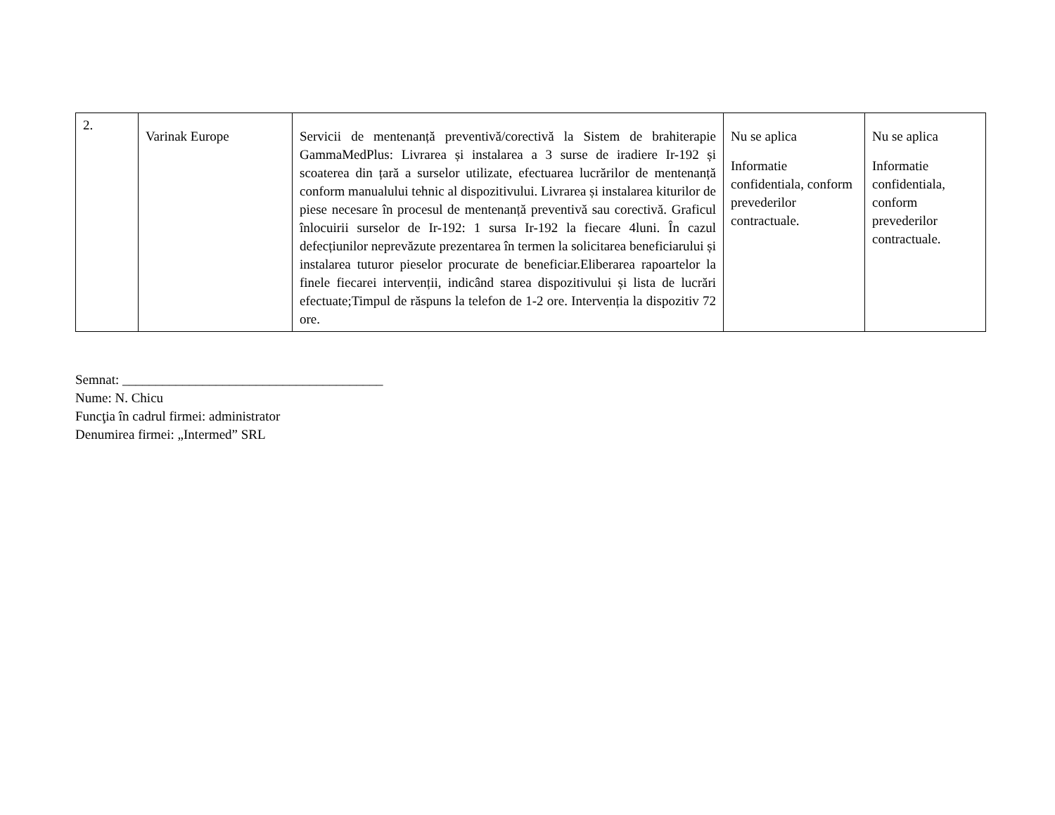| 2. | Varinak Europe | Servicii de mentenanță preventivă/corectivă la Sistem de brahiterapie GammaMedPlus: Livrarea și instalarea a 3 surse de iradiere Ir-192 și scoaterea din țară a surselor utilizate, efectuarea lucrărilor de mentenanță conform manualului tehnic al dispozitivului. Livrarea și instalarea kiturilor de piese necesare în procesul de mentenanță preventivă sau corectivă. Graficul înlocuirii surselor de Ir-192: 1 sursa Ir-192 la fiecare 4luni. În cazul defecțiunilor neprevăzute prezentarea în termen la solicitarea beneficiarului și instalarea tuturor pieselor procurate de beneficiar.Eliberarea rapoartelor la finele fiecarei intervenții, indicând starea dispozitivului și lista de lucrări efectuate;Timpul de răspuns la telefon de 1-2 ore. Intervenția la dispozitiv 72 ore. | Nu se aplica Informatie confidentiala, conform prevederilor contractuale. | Nu se aplica Informatie confidentiala, conform prevederilor contractuale. |
Semnat: _______________________________________
Nume: N. Chicu
Funcţia în cadrul firmei: administrator
Denumirea firmei: „Intermed” SRL